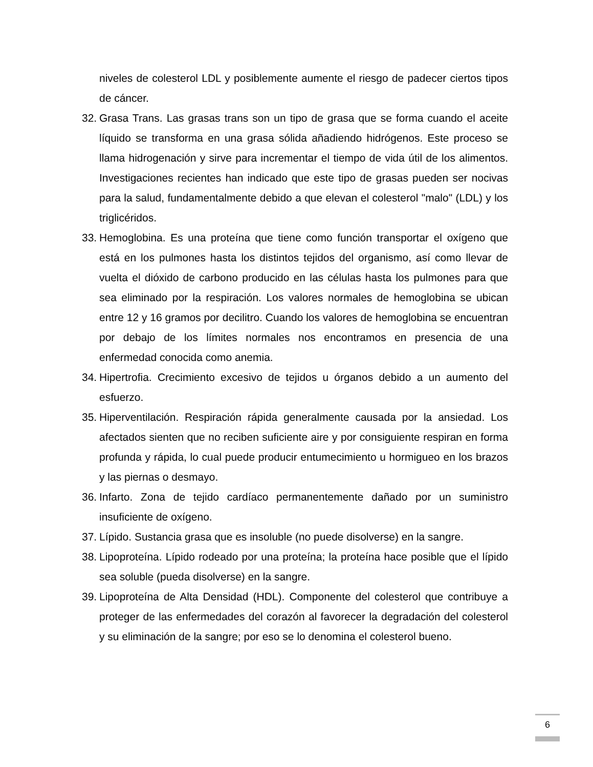niveles de colesterol LDL y posiblemente aumente el riesgo de padecer ciertos tipos de cáncer.
32. Grasa Trans. Las grasas trans son un tipo de grasa que se forma cuando el aceite líquido se transforma en una grasa sólida añadiendo hidrógenos. Este proceso se llama hidrogenación y sirve para incrementar el tiempo de vida útil de los alimentos. Investigaciones recientes han indicado que este tipo de grasas pueden ser nocivas para la salud, fundamentalmente debido a que elevan el colesterol "malo" (LDL) y los triglicéridos.
33. Hemoglobina. Es una proteína que tiene como función transportar el oxígeno que está en los pulmones hasta los distintos tejidos del organismo, así como llevar de vuelta el dióxido de carbono producido en las células hasta los pulmones para que sea eliminado por la respiración. Los valores normales de hemoglobina se ubican entre 12 y 16 gramos por decilitro. Cuando los valores de hemoglobina se encuentran por debajo de los límites normales nos encontramos en presencia de una enfermedad conocida como anemia.
34. Hipertrofia. Crecimiento excesivo de tejidos u órganos debido a un aumento del esfuerzo.
35. Hiperventilación. Respiración rápida generalmente causada por la ansiedad. Los afectados sienten que no reciben suficiente aire y por consiguiente respiran en forma profunda y rápida, lo cual puede producir entumecimiento u hormigueo en los brazos y las piernas o desmayo.
36. Infarto. Zona de tejido cardíaco permanentemente dañado por un suministro insuficiente de oxígeno.
37. Lípido. Sustancia grasa que es insoluble (no puede disolverse) en la sangre.
38. Lipoproteína. Lípido rodeado por una proteína; la proteína hace posible que el lípido sea soluble (pueda disolverse) en la sangre.
39. Lipoproteína de Alta Densidad (HDL). Componente del colesterol que contribuye a proteger de las enfermedades del corazón al favorecer la degradación del colesterol y su eliminación de la sangre; por eso se lo denomina el colesterol bueno.
6